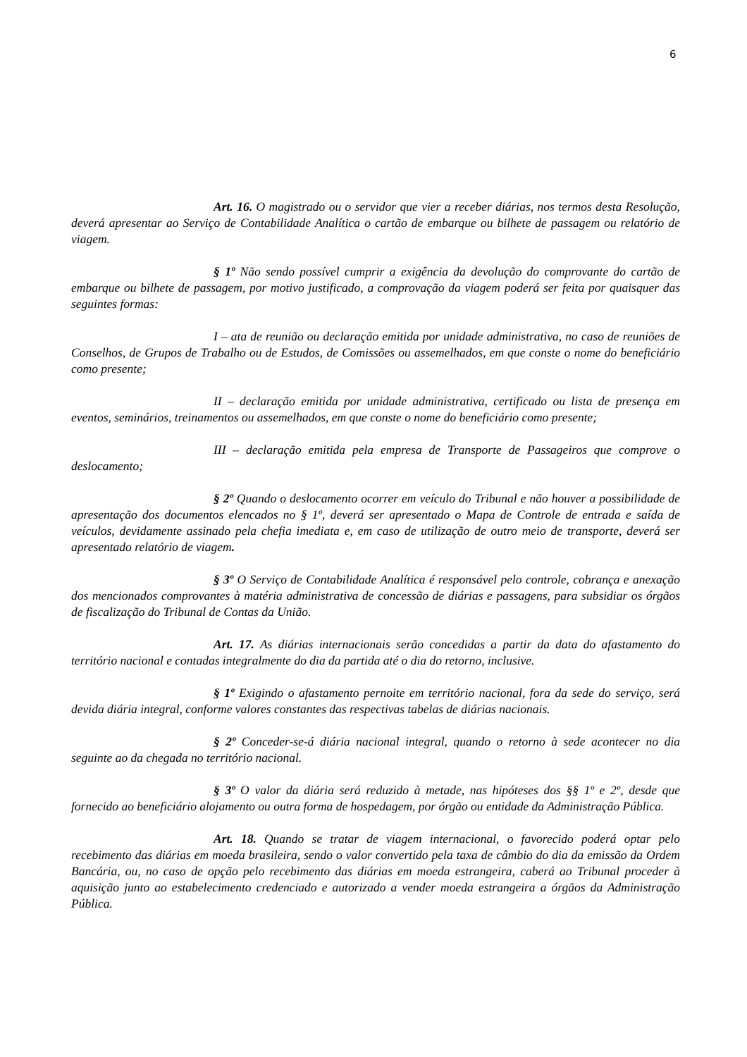6
Art. 16. O magistrado ou o servidor que vier a receber diárias, nos termos desta Resolução, deverá apresentar ao Serviço de Contabilidade Analítica o cartão de embarque ou bilhete de passagem ou relatório de viagem.
§ 1º Não sendo possível cumprir a exigência da devolução do comprovante do cartão de embarque ou bilhete de passagem, por motivo justificado, a comprovação da viagem poderá ser feita por quaisquer das seguintes formas:
I – ata de reunião ou declaração emitida por unidade administrativa, no caso de reuniões de Conselhos, de Grupos de Trabalho ou de Estudos, de Comissões ou assemelhados, em que conste o nome do beneficiário como presente;
II – declaração emitida por unidade administrativa, certificado ou lista de presença em eventos, seminários, treinamentos ou assemelhados, em que conste o nome do beneficiário como presente;
III – declaração emitida pela empresa de Transporte de Passageiros que comprove o deslocamento;
§ 2º Quando o deslocamento ocorrer em veículo do Tribunal e não houver a possibilidade de apresentação dos documentos elencados no § 1º, deverá ser apresentado o Mapa de Controle de entrada e saída de veículos, devidamente assinado pela chefia imediata e, em caso de utilização de outro meio de transporte, deverá ser apresentado relatório de viagem.
§ 3º O Serviço de Contabilidade Analítica é responsável pelo controle, cobrança e anexação dos mencionados comprovantes à matéria administrativa de concessão de diárias e passagens, para subsidiar os órgãos de fiscalização do Tribunal de Contas da União.
Art. 17. As diárias internacionais serão concedidas a partir da data do afastamento do território nacional e contadas integralmente do dia da partida até o dia do retorno, inclusive.
§ 1º Exigindo o afastamento pernoite em território nacional, fora da sede do serviço, será devida diária integral, conforme valores constantes das respectivas tabelas de diárias nacionais.
§ 2º Conceder-se-á diária nacional integral, quando o retorno à sede acontecer no dia seguinte ao da chegada no território nacional.
§ 3º O valor da diária será reduzido à metade, nas hipóteses dos §§ 1º e 2º, desde que fornecido ao beneficiário alojamento ou outra forma de hospedagem, por órgão ou entidade da Administração Pública.
Art. 18. Quando se tratar de viagem internacional, o favorecido poderá optar pelo recebimento das diárias em moeda brasileira, sendo o valor convertido pela taxa de câmbio do dia da emissão da Ordem Bancária, ou, no caso de opção pelo recebimento das diárias em moeda estrangeira, caberá ao Tribunal proceder à aquisição junto ao estabelecimento credenciado e autorizado a vender moeda estrangeira a órgãos da Administração Pública.